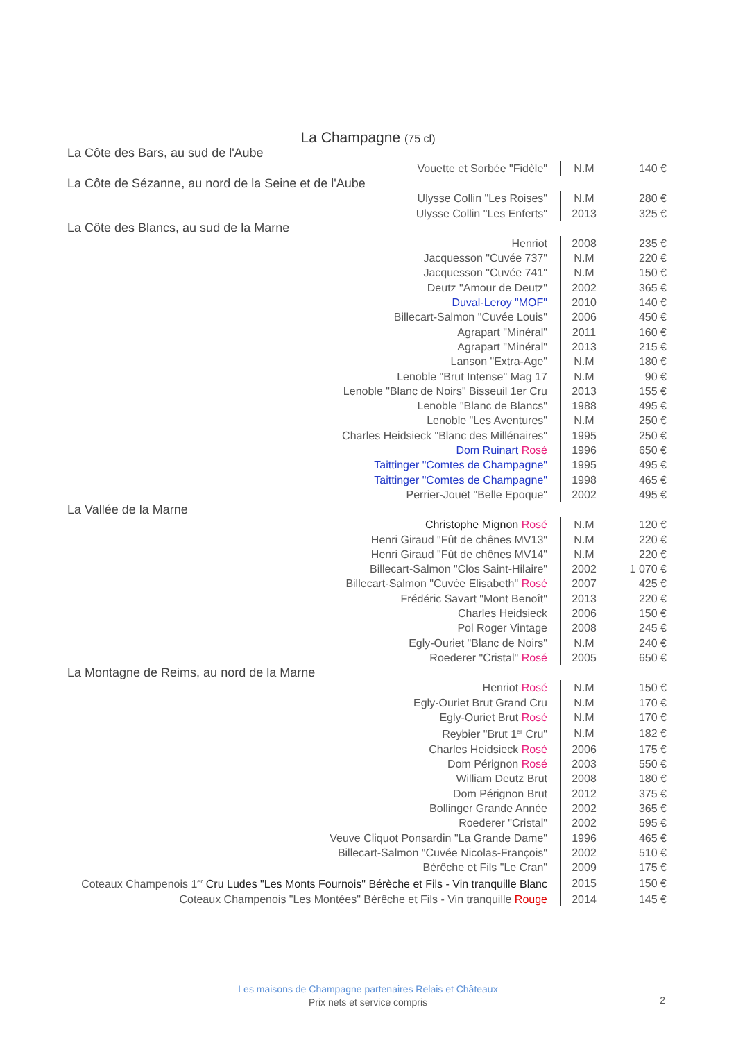La Champagne (75 cl)
| La Côte des Bars, au sud de l'Aube | | |
| Vouette et Sorbée "Fidèle" | N.M | 140 € |
| La Côte de Sézanne, au nord de la Seine et de l'Aube | | |
| Ulysse Collin "Les Roises" | N.M | 280 € |
| Ulysse Collin "Les Enferts" | 2013 | 325 € |
| La Côte des Blancs, au sud de la Marne | | |
| Henriot | 2008 | 235 € |
| Jacquesson "Cuvée 737" | N.M | 220 € |
| Jacquesson "Cuvée 741" | N.M | 150 € |
| Deutz "Amour de Deutz" | 2002 | 365 € |
| Duval-Leroy "MOF" | 2010 | 140 € |
| Billecart-Salmon "Cuvée Louis" | 2006 | 450 € |
| Agrapart "Minéral" | 2011 | 160 € |
| Agrapart "Minéral" | 2013 | 215 € |
| Lanson "Extra-Age" | N.M | 180 € |
| Lenoble "Brut Intense" Mag 17 | N.M | 90 € |
| Lenoble "Blanc de Noirs" Bisseuil 1er Cru | 2013 | 155 € |
| Lenoble "Blanc de Blancs" | 1988 | 495 € |
| Lenoble "Les Aventures" | N.M | 250 € |
| Charles Heidsieck "Blanc des Millénaires" | 1995 | 250 € |
| Dom Ruinart Rosé | 1996 | 650 € |
| Taittinger "Comtes de Champagne" | 1995 | 495 € |
| Taittinger "Comtes de Champagne" | 1998 | 465 € |
| Perrier-Jouët "Belle Epoque" | 2002 | 495 € |
| La Vallée de la Marne | | |
| Christophe Mignon Rosé | N.M | 120 € |
| Henri Giraud "Fût de chênes MV13" | N.M | 220 € |
| Henri Giraud "Fût de chênes MV14" | N.M | 220 € |
| Billecart-Salmon "Clos Saint-Hilaire" | 2002 | 1 070 € |
| Billecart-Salmon "Cuvée Elisabeth" Rosé | 2007 | 425 € |
| Frédéric Savart "Mont Benoît" | 2013 | 220 € |
| Charles Heidsieck | 2006 | 150 € |
| Pol Roger Vintage | 2008 | 245 € |
| Egly-Ouriet "Blanc de Noirs" | N.M | 240 € |
| Roederer "Cristal" Rosé | 2005 | 650 € |
| La Montagne de Reims, au nord de la Marne | | |
| Henriot Rosé | N.M | 150 € |
| Egly-Ouriet Brut Grand Cru | N.M | 170 € |
| Egly-Ouriet Brut Rosé | N.M | 170 € |
| Reybier "Brut 1<sup>er</sup> Cru" | N.M | 182 € |
| Charles Heidsieck Rosé | 2006 | 175 € |
| Dom Pérignon Rosé | 2003 | 550 € |
| William Deutz Brut | 2008 | 180 € |
| Dom Pérignon Brut | 2012 | 375 € |
| Bollinger Grande Année | 2002 | 365 € |
| Roederer "Cristal" | 2002 | 595 € |
| Veuve Cliquot Ponsardin "La Grande Dame" | 1996 | 465 € |
| Billecart-Salmon "Cuvée Nicolas-François" | 2002 | 510 € |
| Bérêche et Fils "Le Cran" | 2009 | 175 € |
| Coteaux Champenois 1<sup>er</sup> Cru Ludes "Les Monts Fournois" Bérèche et Fils - Vin tranquille Blanc | 2015 | 150 € |
| Coteaux Champenois "Les Montées" Bérêche et Fils - Vin tranquille Rouge | 2014 | 145 € |
Les maisons de Champagne partenaires Relais et Châteaux
Prix nets et service compris
2